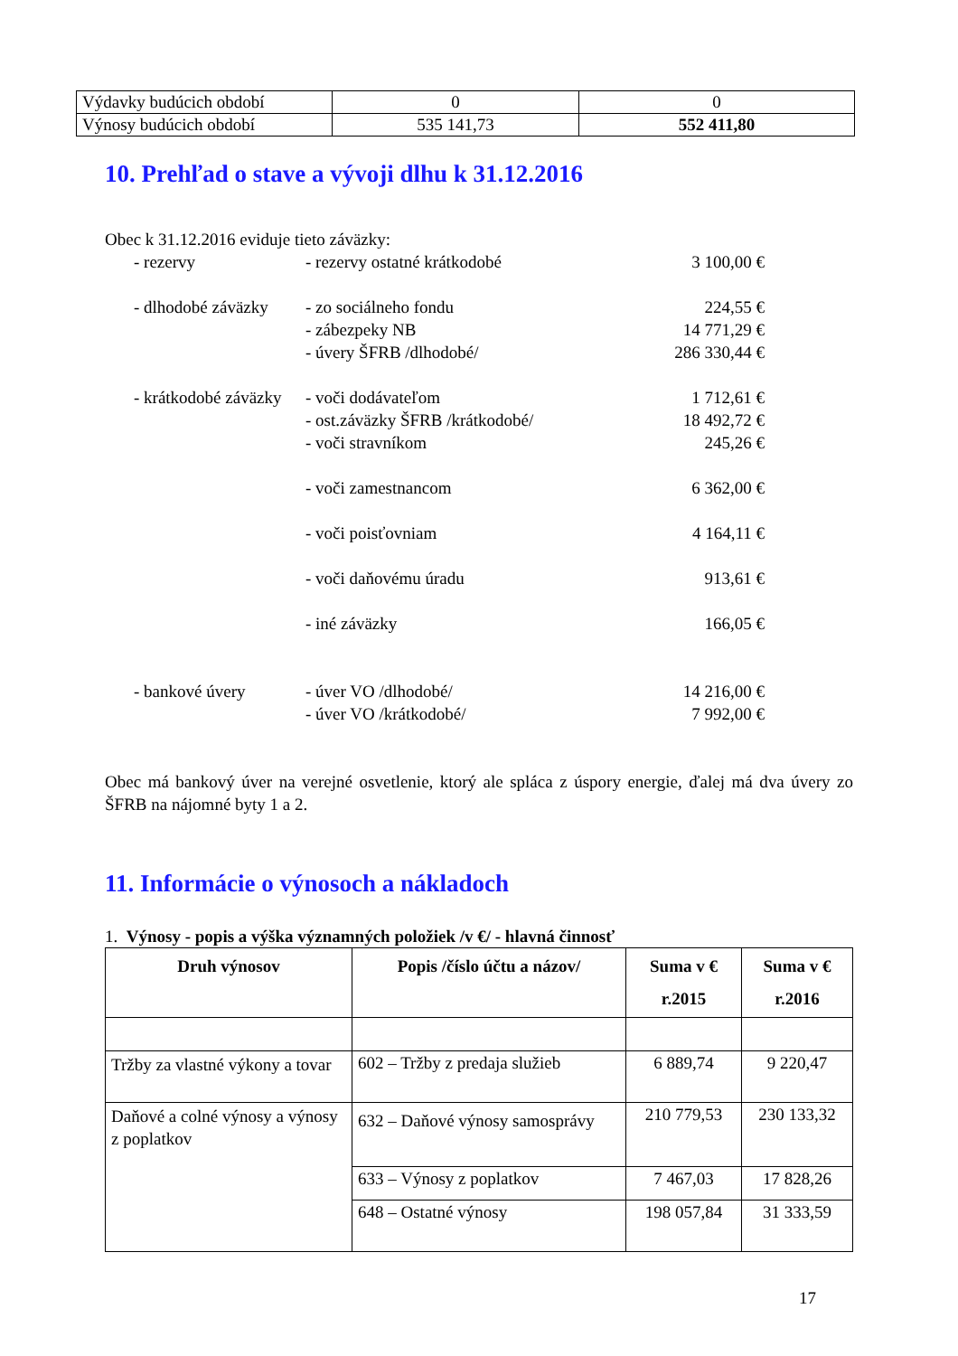| Výdavky budúcich období | 0 | 0 |
| Výnosy budúcich období | 535 141,73 | 552 411,80 |
10. Prehľad o stave a vývoji dlhu k 31.12.2016
| Obec k 31.12.2016 eviduje tieto záväzky: | | |
| - rezervy | - rezervy ostatné krátkodobé | 3 100,00 € |
| - dlhodobé záväzky | - zo sociálneho fondu | 224,55 € |
| | - zábezpeky NB | 14 771,29 € |
| | - úvery ŠFRB /dlhodobé/ | 286 330,44 € |
| - krátkodobé záväzky | - voči dodávateľom | 1 712,61 € |
| | - ost.záväzky ŠFRB /krátkodobé/ | 18 492,72 € |
| | - voči stravníkom | 245,26 € |
| | - voči zamestnancom | 6 362,00 € |
| | - voči poisťovniam | 4 164,11 € |
| | - voči daňovému úradu | 913,61 € |
| | - iné záväzky | 166,05 € |
| - bankové úvery | - úver VO /dlhodobé/ | 14 216,00 € |
| | - úver VO /krátkodobé/ | 7 992,00 € |
Obec má bankový úver na verejné osvetlenie, ktorý ale spláca z úspory energie, ďalej má dva úvery zo ŠFRB na nájomné byty 1 a 2.
11. Informácie o výnosoch a nákladoch
1. Výnosy - popis a výška významných položiek /v €/ - hlavná činnosť
| Druh výnosov | Popis /číslo účtu a názov/ | Suma v € r.2015 | Suma v € r.2016 |
| --- | --- | --- | --- |
| Tržby za vlastné výkony a tovar | 602 – Tržby z predaja služieb | 6 889,74 | 9 220,47 |
| Daňové a colné výnosy a výnosy z poplatkov | 632 – Daňové výnosy samosprávy | 210 779,53 | 230 133,32 |
| | 633 – Výnosy z poplatkov | 7 467,03 | 17 828,26 |
| | 648 – Ostatné výnosy | 198 057,84 | 31 333,59 |
17